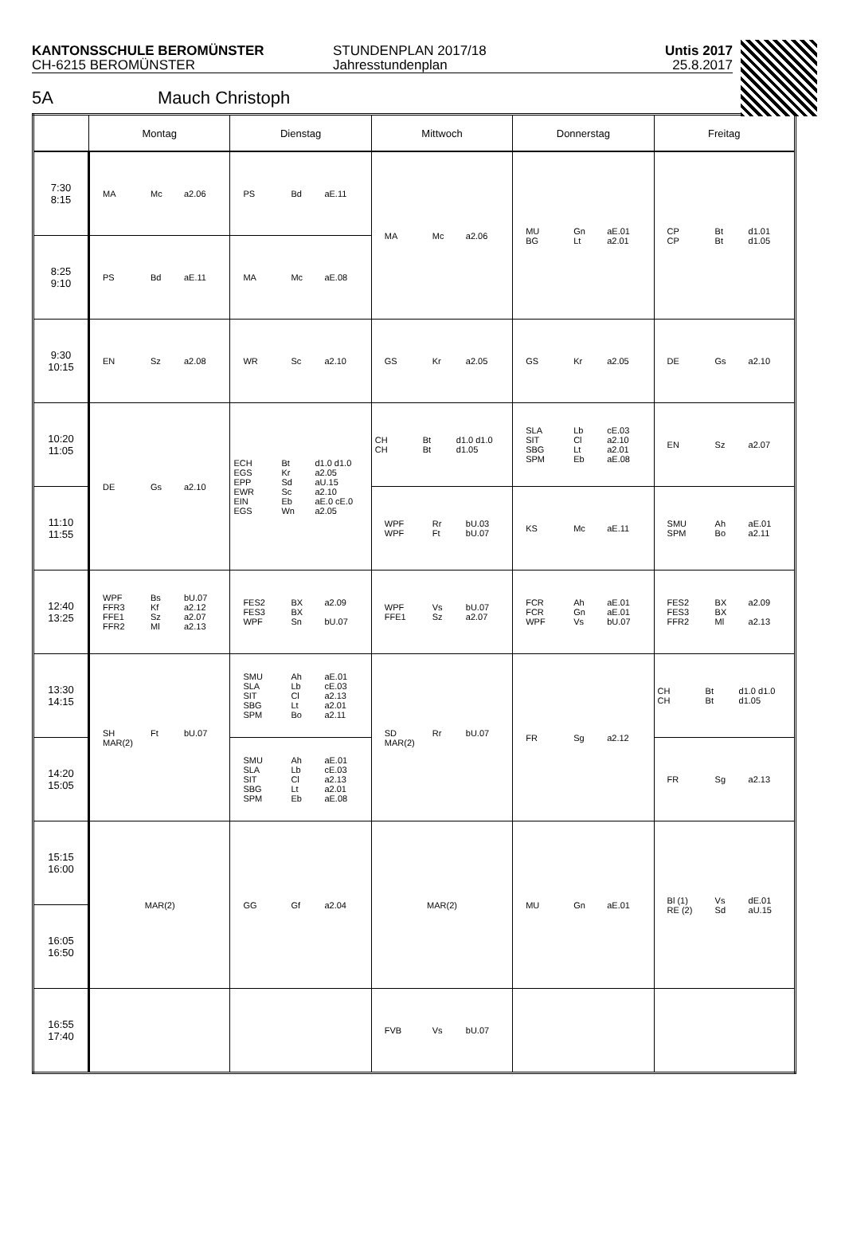KANTONSSCHULE BEROMÜNSTER
CH-6215 BEROMÜNSTER
STUNDENPLAN 2017/18
Jahresstundenplan
Untis 2017
25.8.2017
5A Mauch Christoph
| | Montag | Dienstag | Mittwoch | Donnerstag | Freitag |
| --- | --- | --- | --- | --- | --- |
| 7:30 8:15 | MA Mc a2.06 | PS Bd aE.11 | MA Mc a2.06 | MU BG Gn Lt aE.01 a2.01 | CP CP Bt Bt d1.01 d1.05 |
| 8:25 9:10 | PS Bd aE.11 | MA Mc aE.08 | | | |
| 9:30 10:15 | EN Sz a2.08 | WR Sc a2.10 | GS Kr a2.05 | GS Kr a2.05 | DE Gs a2.10 |
| 10:20 11:05 | DE Gs a2.10 | ECH EGS EPP EWR EIN EGS Bt Kr Sd Sc Eb Wn d1.0 d1.0 a2.05 aU.15 a2.10 aE.0 cE.0 a2.05 | CH CH Bt Bt d1.0 d1.0 d1.05 | SLA SIT SBG SPM Lb Cl Lt Eb cE.03 a2.10 a2.01 aE.08 | EN Sz a2.07 |
| 11:10 11:55 | | | WPF WPF Rr Ft bU.03 bU.07 | KS Mc aE.11 | SMU SPM Ah Bo aE.01 a2.11 |
| 12:40 13:25 | WPF FFR3 FFE1 FFR2 Bs Kf Sz Ml bU.07 a2.12 a2.07 a2.13 | FES2 FES3 WPF BX BX Sn a2.09 bU.07 | WPF FFE1 Vs Sz bU.07 a2.07 | FCR FCR WPF Ah Gn Vs aE.01 aE.01 bU.07 | FES2 FES3 FFR2 BX BX Ml a2.09 a2.13 |
| 13:30 14:15 | SH MAR(2) Ft bU.07 | SMU SLA SIT SBG SPM Ah Lb Cl Lt Bo aE.01 cE.03 a2.13 a2.01 a2.11 | SD MAR(2) Rr bU.07 | FR Sg a2.12 | CH CH Bt Bt d1.0 d1.0 d1.05 |
| 14:20 15:05 | | SMU SLA SIT SBG SPM Ah Lb Cl Lt Eb aE.01 cE.03 a2.13 a2.01 aE.08 | | | FR Sg a2.13 |
| 15:15 16:00 | MAR(2) | GG Gf a2.04 | MAR(2) | MU Gn aE.01 | Bl (1) RE (2) Vs Sd dE.01 aU.15 |
| 16:05 16:50 | | | | | |
| 16:55 17:40 | | | FVB Vs bU.07 | | |